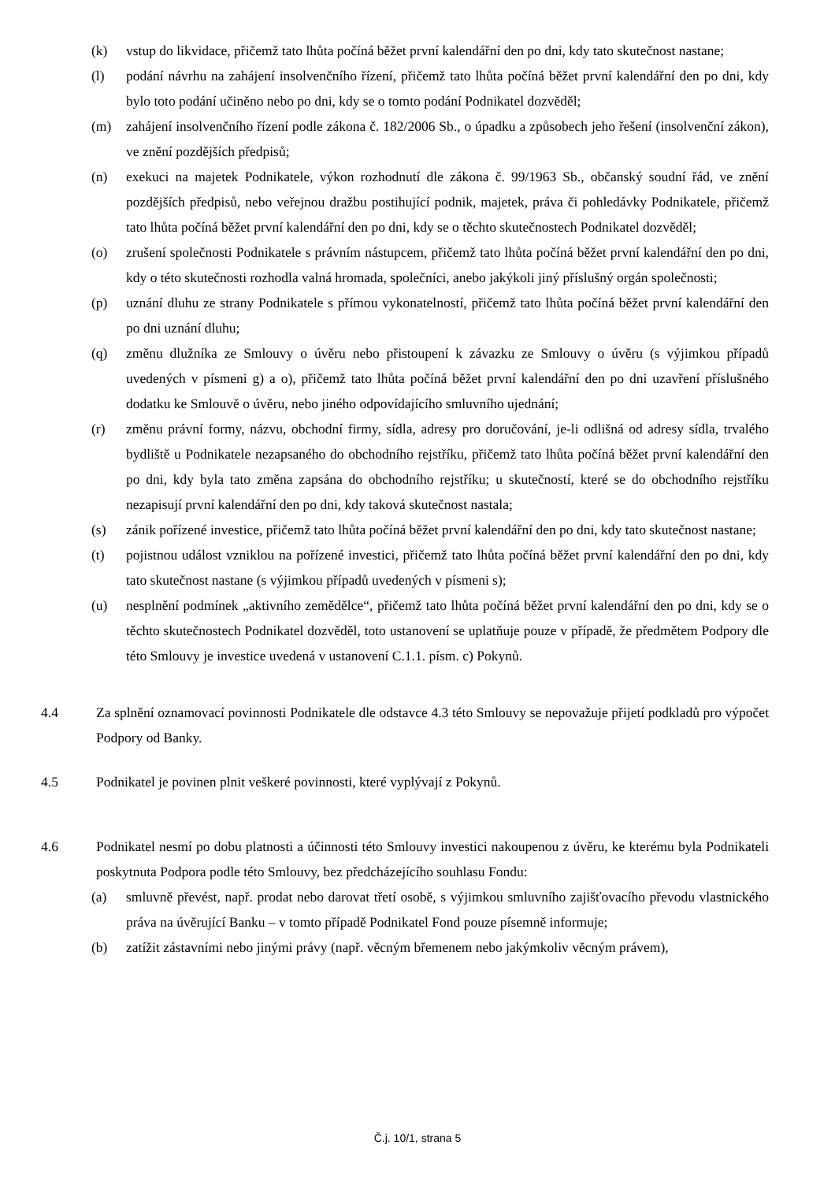(k) vstup do likvidace, přičemž tato lhůta počíná běžet první kalendářní den po dni, kdy tato skutečnost nastane;
(l) podání návrhu na zahájení insolvenčního řízení, přičemž tato lhůta počíná běžet první kalendářní den po dni, kdy bylo toto podání učiněno nebo po dni, kdy se o tomto podání Podnikatel dozvěděl;
(m) zahájení insolvenčního řízení podle zákona č. 182/2006 Sb., o úpadku a způsobech jeho řešení (insolvenční zákon), ve znění pozdějších předpisů;
(n) exekuci na majetek Podnikatele, výkon rozhodnutí dle zákona č. 99/1963 Sb., občanský soudní řád, ve znění pozdějších předpisů, nebo veřejnou dražbu postihující podnik, majetek, práva či pohledávky Podnikatele, přičemž tato lhůta počíná běžet první kalendářní den po dni, kdy se o těchto skutečnostech Podnikatel dozvěděl;
(o) zrušení společnosti Podnikatele s právním nástupcem, přičemž tato lhůta počíná běžet první kalendářní den po dni, kdy o této skutečnosti rozhodla valná hromada, společníci, anebo jakýkoli jiný příslušný orgán společnosti;
(p) uznání dluhu ze strany Podnikatele s přímou vykonatelností, přičemž tato lhůta počíná běžet první kalendářní den po dni uznání dluhu;
(q) změnu dlužníka ze Smlouvy o úvěru nebo přistoupení k závazku ze Smlouvy o úvěru (s výjimkou případů uvedených v písmeni g) a o), přičemž tato lhůta počíná běžet první kalendářní den po dni uzavření příslušného dodatku ke Smlouvě o úvěru, nebo jiného odpovídajícího smluvního ujednání;
(r) změnu právní formy, názvu, obchodní firmy, sídla, adresy pro doručování, je-li odlišná od adresy sídla, trvalého bydliště u Podnikatele nezapsaného do obchodního rejstříku, přičemž tato lhůta počíná běžet první kalendářní den po dni, kdy byla tato změna zapsána do obchodního rejstříku; u skutečností, které se do obchodního rejstříku nezapisují první kalendářní den po dni, kdy taková skutečnost nastala;
(s) zánik pořízené investice, přičemž tato lhůta počíná běžet první kalendářní den po dni, kdy tato skutečnost nastane;
(t) pojistnou událost vzniklou na pořízené investici, přičemž tato lhůta počíná běžet první kalendářní den po dni, kdy tato skutečnost nastane (s výjimkou případů uvedených v písmeni s);
(u) nesplnění podmínek „aktivního zemědělce“, přičemž tato lhůta počíná běžet první kalendářní den po dni, kdy se o těchto skutečnostech Podnikatel dozvěděl, toto ustanovení se uplatňuje pouze v případě, že předmětem Podpory dle této Smlouvy je investice uvedená v ustanovení C.1.1. písm. c) Pokynů.
4.4 Za splnění oznamovací povinnosti Podnikatele dle odstavce 4.3 této Smlouvy se nepovažuje přijetí podkladů pro výpočet Podpory od Banky.
4.5 Podnikatel je povinen plnit veškeré povinnosti, které vyplývají z Pokynů.
4.6 Podnikatel nesmí po dobu platnosti a účinnosti této Smlouvy investici nakoupenou z úvěru, ke kterému byla Podnikateli poskytnuta Podpora podle této Smlouvy, bez předcházejícího souhlasu Fondu:
(a) smluvně převést, např. prodat nebo darovat třetí osobě, s výjimkou smluvního zajišťovacího převodu vlastnického práva na úvěrující Banku – v tomto případě Podnikatel Fond pouze písemně informuje;
(b) zatížit zástavními nebo jinými právy (např. věcným břemenem nebo jakýmkoliv věcným právem),
Č.j. 10/1, strana 5